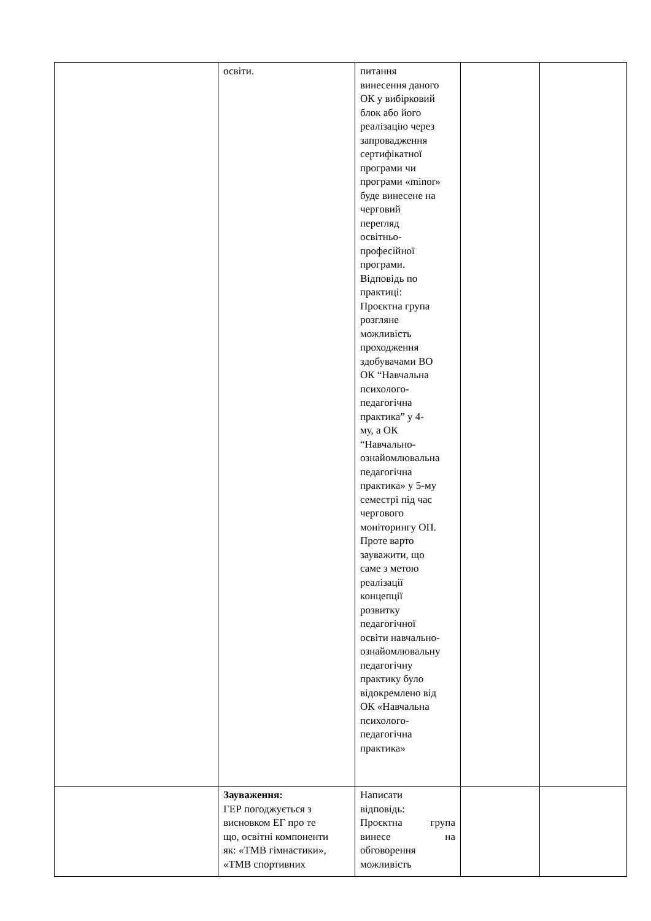| | освіти. | питання винесення даного ОК у вибірковий блок або його реалізацію через запровадження сертифікатної програми чи програми «minor» буде винесене на черговий перегляд освітньо- професійної програми. Відповідь по практиці: Проєктна група розгляне можливість проходження здобувачами ВО ОК “Навчальна психолого- педагогічна практика” у 4- му, а ОК “Навчально- ознайомлювальна педагогічна практика» у 5-му семестрі під час чергового моніторингу ОП. Проте варто зауважити, що саме з метою реалізації концепції розвитку педагогічної освіти навчально- ознайомлювальну педагогічну практику було відокремлено від ОК «Навчальна психолого- педагогічна практика» | | |
| | Зауваження: ГЕР погоджується з висновком ЕГ про те що, освітні компоненти як: «ТМВ гімнастики», «ТМВ спортивних | Написати відповідь: Проєктна група винесе на обговорення можливість | | |